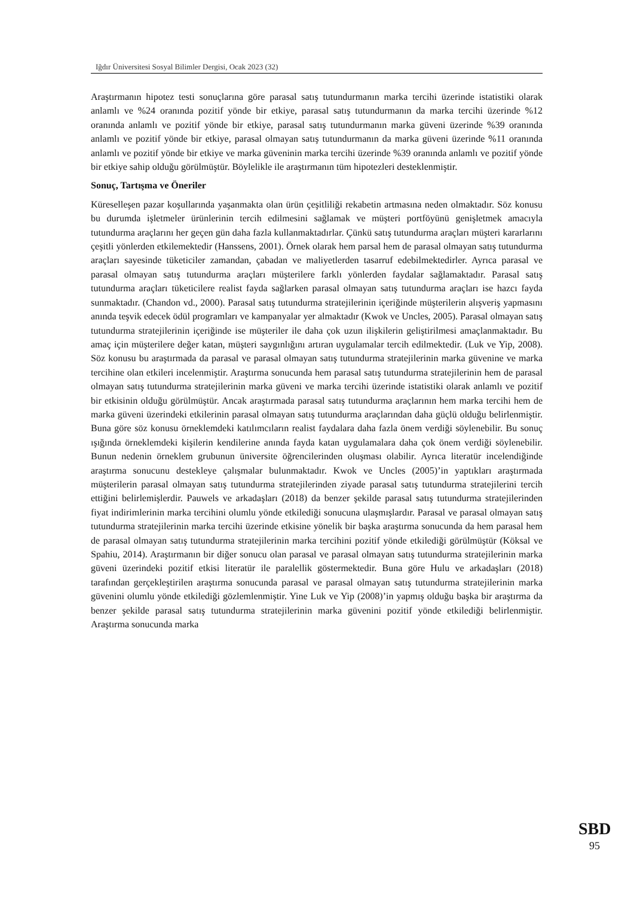Iğdır Üniversitesi Sosyal Bilimler Dergisi, Ocak 2023 (32)
Araştırmanın hipotez testi sonuçlarına göre parasal satış tutundurmanın marka tercihi üzerinde istatistiki olarak anlamlı ve %24 oranında pozitif yönde bir etkiye, parasal satış tutundurmanın da marka tercihi üzerinde %12 oranında anlamlı ve pozitif yönde bir etkiye, parasal satış tutundurmanın marka güveni üzerinde %39 oranında anlamlı ve pozitif yönde bir etkiye, parasal olmayan satış tutundurmanın da marka güveni üzerinde %11 oranında anlamlı ve pozitif yönde bir etkiye ve marka güveninin marka tercihi üzerinde %39 oranında anlamlı ve pozitif yönde bir etkiye sahip olduğu görülmüştür. Böylelikle ile araştırmanın tüm hipotezleri desteklenmiştir.
Sonuç, Tartışma ve Öneriler
Küreselleşen pazar koşullarında yaşanmakta olan ürün çeşitliliği rekabetin artmasına neden olmaktadır. Söz konusu bu durumda işletmeler ürünlerinin tercih edilmesini sağlamak ve müşteri portföyünü genişletmek amacıyla tutundurma araçlarını her geçen gün daha fazla kullanmaktadırlar. Çünkü satış tutundurma araçları müşteri kararlarını çeşitli yönlerden etkilemektedir (Hanssens, 2001). Örnek olarak hem parsal hem de parasal olmayan satış tutundurma araçları sayesinde tüketiciler zamandan, çabadan ve maliyetlerden tasarruf edebilmektedirler. Ayrıca parasal ve parasal olmayan satış tutundurma araçları müşterilere farklı yönlerden faydalar sağlamaktadır. Parasal satış tutundurma araçları tüketicilere realist fayda sağlarken parasal olmayan satış tutundurma araçları ise hazcı fayda sunmaktadır. (Chandon vd., 2000). Parasal satış tutundurma stratejilerinin içeriğinde müşterilerin alışveriş yapmasını anında teşvik edecek ödül programları ve kampanyalar yer almaktadır (Kwok ve Uncles, 2005). Parasal olmayan satış tutundurma stratejilerinin içeriğinde ise müşteriler ile daha çok uzun ilişkilerin geliştirilmesi amaçlanmaktadır. Bu amaç için müşterilere değer katan, müşteri saygınlığını artıran uygulamalar tercih edilmektedir. (Luk ve Yip, 2008). Söz konusu bu araştırmada da parasal ve parasal olmayan satış tutundurma stratejilerinin marka güvenine ve marka tercihine olan etkileri incelenmiştir. Araştırma sonucunda hem parasal satış tutundurma stratejilerinin hem de parasal olmayan satış tutundurma stratejilerinin marka güveni ve marka tercihi üzerinde istatistiki olarak anlamlı ve pozitif bir etkisinin olduğu görülmüştür. Ancak araştırmada parasal satış tutundurma araçlarının hem marka tercihi hem de marka güveni üzerindeki etkilerinin parasal olmayan satış tutundurma araçlarından daha güçlü olduğu belirlenmiştir. Buna göre söz konusu örneklemdeki katılımcıların realist faydalara daha fazla önem verdiği söylenebilir. Bu sonuç ışığında örneklemdeki kişilerin kendilerine anında fayda katan uygulamalara daha çok önem verdiği söylenebilir. Bunun nedenin örneklem grubunun üniversite öğrencilerinden oluşması olabilir. Ayrıca literatür incelendiğinde araştırma sonucunu destekleye çalışmalar bulunmaktadır. Kwok ve Uncles (2005)’in yaptıkları araştırmada müşterilerin parasal olmayan satış tutundurma stratejilerinden ziyade parasal satış tutundurma stratejilerini tercih ettiğini belirlemişlerdir. Pauwels ve arkadaşları (2018) da benzer şekilde parasal satış tutundurma stratejilerinden fiyat indirimlerinin marka tercihini olumlu yönde etkilediği sonucuna ulaşmışlardır. Parasal ve parasal olmayan satış tutundurma stratejilerinin marka tercihi üzerinde etkisine yönelik bir başka araştırma sonucunda da hem parasal hem de parasal olmayan satış tutundurma stratejilerinin marka tercihini pozitif yönde etkilediği görülmüştür (Köksal ve Spahiu, 2014). Araştırmanın bir diğer sonucu olan parasal ve parasal olmayan satış tutundurma stratejilerinin marka güveni üzerindeki pozitif etkisi literatür ile paralellik göstermektedir. Buna göre Hulu ve arkadaşları (2018) tarafından gerçekleştirilen araştırma sonucunda parasal ve parasal olmayan satış tutundurma stratejilerinin marka güvenini olumlu yönde etkilediği gözlemlenmiştir. Yine Luk ve Yip (2008)’in yapmış olduğu başka bir araştırma da benzer şekilde parasal satış tutundurma stratejilerinin marka güvenini pozitif yönde etkilediği belirlenmiştir. Araştırma sonucunda marka
SBD
95